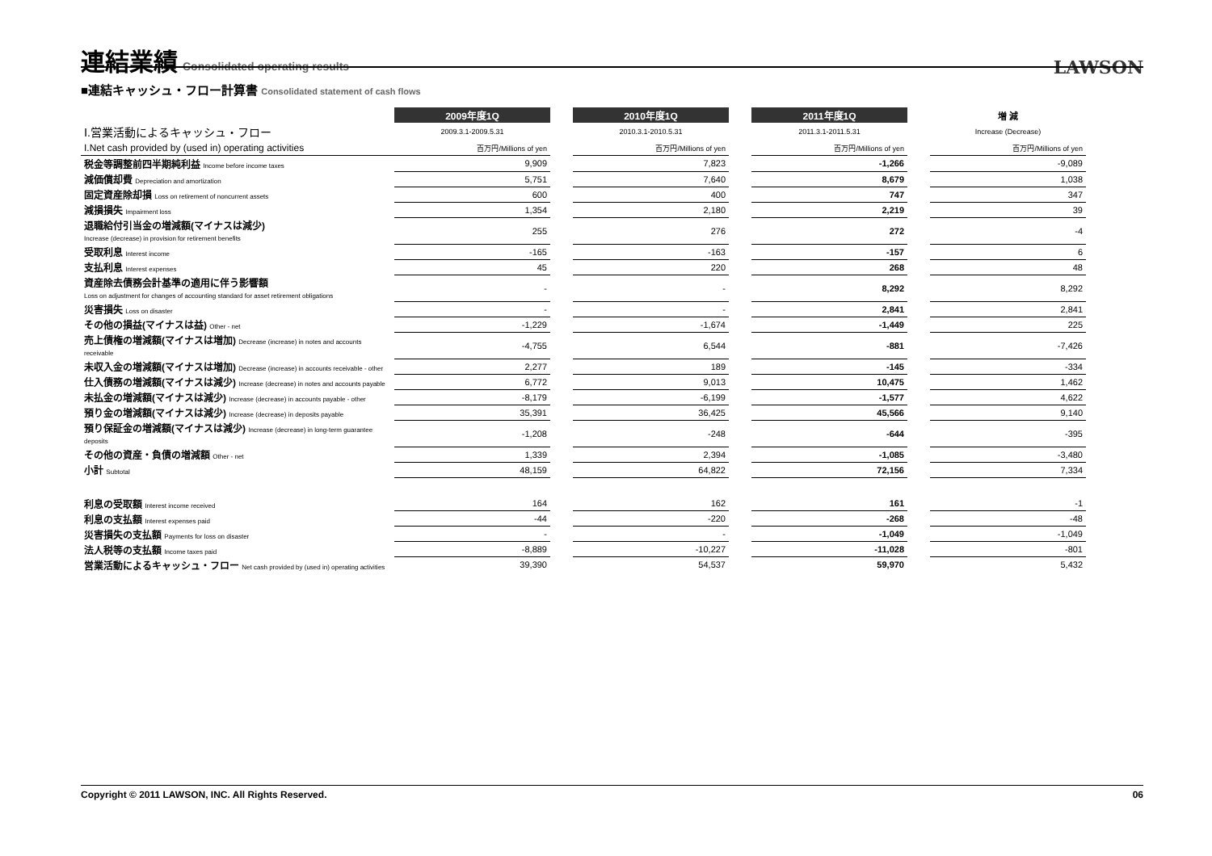連結業績 Consolidated operating results
LAWSON
■連結キャッシュ・フロー計算書 Consolidated statement of cash flows
| | 2009年度1Q | | 2010年度1Q | | 2011年度1Q | | 増 減 |
| Ⅰ.営業活動によるキャッシュ・フロー | 2009.3.1-2009.5.31 | | 2010.3.1-2010.5.31 | | 2011.3.1-2011.5.31 | | Increase (Decrease) |
| I.Net cash provided by (used in) operating activities | 百万円/Millions of yen | | 百万円/Millions of yen | | 百万円/Millions of yen | | 百万円/Millions of yen |
| 税金等調整前四半期純利益 Income before income taxes | 9,909 | | 7,823 | | -1,266 | | -9,089 |
| 減価償却費 Depreciation and amortization | 5,751 | | 7,640 | | 8,679 | | 1,038 |
| 固定資産除却損 Loss on retirement of noncurrent assets | 600 | | 400 | | 747 | | 347 |
| 減損損失 Impairment loss | 1,354 | | 2,180 | | 2,219 | | 39 |
| 退職給付引当金の増減額(マイナスは減少) Increase (decrease) in provision for retirement benefits | 255 | | 276 | | 272 | | -4 |
| 受取利息 Interest income | -165 | | -163 | | -157 | | 6 |
| 支払利息 Interest expenses | 45 | | 220 | | 268 | | 48 |
| 資産除去債務会計基準の適用に伴う影響額 Loss on adjustment for changes of accounting standard for asset retirement obligations | - | | - | | 8,292 | | 8,292 |
| 災害損失 Loss on disaster | - | | - | | 2,841 | | 2,841 |
| その他の損益(マイナスは益) Other - net | -1,229 | | -1,674 | | -1,449 | | 225 |
| 売上債権の増減額(マイナスは増加) Decrease (increase) in notes and accounts receivable | -4,755 | | 6,544 | | -881 | | -7,426 |
| 未収入金の増減額(マイナスは増加) Decrease (increase) in accounts receivable - other | 2,277 | | 189 | | -145 | | -334 |
| 仕入債務の増減額(マイナスは減少) Increase (decrease) in notes and accounts payable | 6,772 | | 9,013 | | 10,475 | | 1,462 |
| 未払金の増減額(マイナスは減少) Increase (decrease) in accounts payable - other | -8,179 | | -6,199 | | -1,577 | | 4,622 |
| 預り金の増減額(マイナスは減少) Increase (decrease) in deposits payable | 35,391 | | 36,425 | | 45,566 | | 9,140 |
| 預り保証金の増減額(マイナスは減少) Increase (decrease) in long-term guarantee deposits | -1,208 | | -248 | | -644 | | -395 |
| その他の資産・負債の増減額 Other - net | 1,339 | | 2,394 | | -1,085 | | -3,480 |
| 小計 Subtotal | 48,159 | | 64,822 | | 72,156 | | 7,334 |
| 利息の受取額 Interest income received | 164 | | 162 | | 161 | | -1 |
| 利息の支払額 Interest expenses paid | -44 | | -220 | | -268 | | -48 |
| 災害損失の支払額 Payments for loss on disaster | - | | - | | -1,049 | | -1,049 |
| 法人税等の支払額 Income taxes paid | -8,889 | | -10,227 | | -11,028 | | -801 |
| 営業活動によるキャッシュ・フロー Net cash provided by (used in) operating activities | 39,390 | | 54,537 | | 59,970 | | 5,432 |
Copyright © 2011 LAWSON, INC. All Rights Reserved. 06